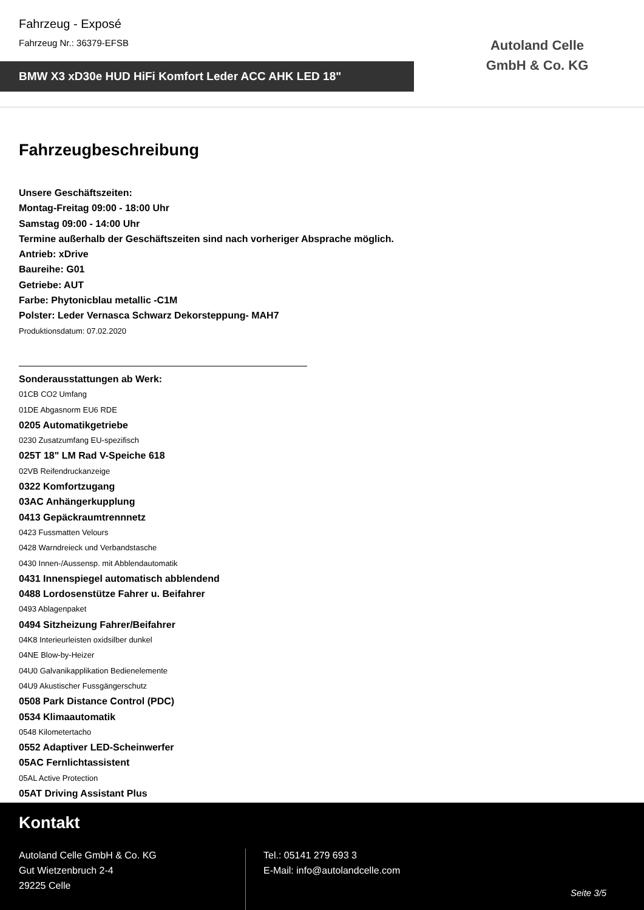Fahrzeug - Exposé
Fahrzeug Nr.: 36379-EFSB
BMW X3 xD30e HUD HiFi Komfort Leder ACC AHK LED 18"
Autoland Celle GmbH & Co. KG
Fahrzeugbeschreibung
Unsere Geschäftszeiten:
Montag-Freitag 09:00 - 18:00 Uhr
Samstag 09:00 - 14:00 Uhr
Termine außerhalb der Geschäftszeiten sind nach vorheriger Absprache möglich.
Antrieb: xDrive
Baureihe: G01
Getriebe: AUT
Farbe: Phytonicblau metallic -C1M
Polster: Leder Vernasca Schwarz Dekorsteppung- MAH7
Produktionsdatum: 07.02.2020
Sonderausstattungen ab Werk:
01CB CO2 Umfang
01DE Abgasnorm EU6 RDE
0205 Automatikgetriebe
0230 Zusatzumfang EU-spezifisch
025T 18" LM Rad V-Speiche 618
02VB Reifendruckanzeige
0322 Komfortzugang
03AC Anhängerkupplung
0413 Gepäckraumtrennnetz
0423 Fussmatten Velours
0428 Warndreieck und Verbandstasche
0430 Innen-/Aussensp. mit Abblendautomatik
0431 Innenspiegel automatisch abblendend
0488 Lordosenstütze Fahrer u. Beifahrer
0493 Ablagenpaket
0494 Sitzheizung Fahrer/Beifahrer
04K8 Interieurleisten oxidsilber dunkel
04NE Blow-by-Heizer
04U0 Galvanikapplikation Bedienelemente
04U9 Akustischer Fussgängerschutz
0508 Park Distance Control (PDC)
0534 Klimaautomatik
0548 Kilometertacho
0552 Adaptiver LED-Scheinwerfer
05AC Fernlichtassistent
05AL Active Protection
05AT Driving Assistant Plus
Kontakt
Autoland Celle GmbH & Co. KG
Gut Wietzenbruch 2-4
29225 Celle
Tel.: 05141 279 693 3
E-Mail: info@autolandcelle.com
Seite 3/5